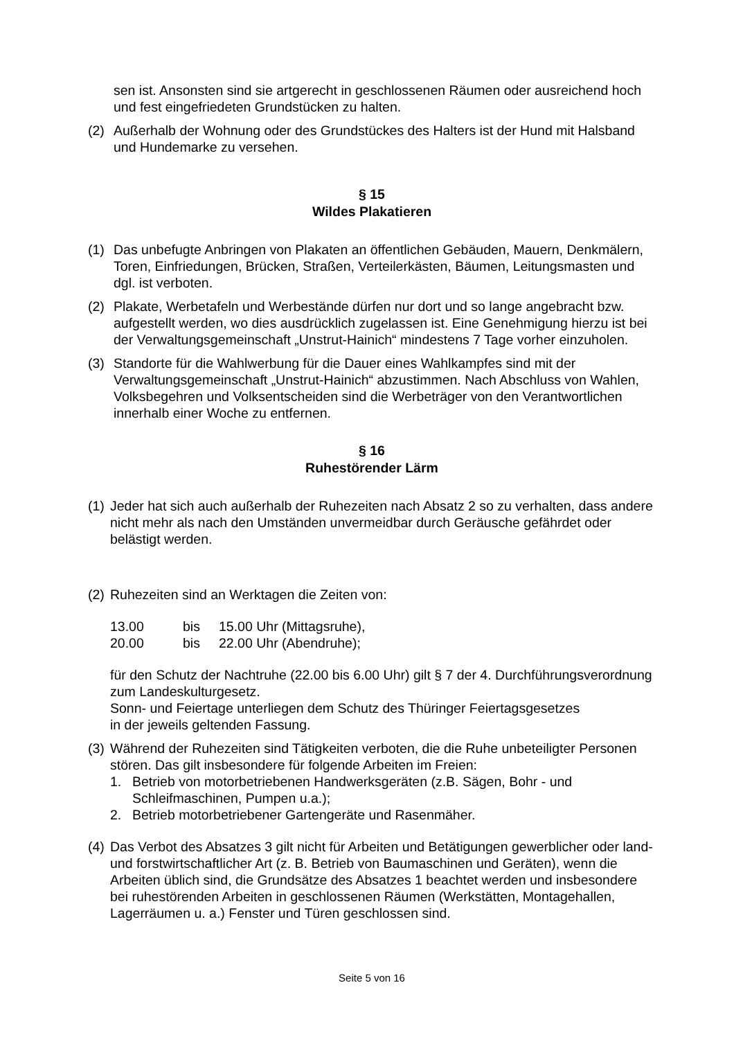sen ist. Ansonsten sind sie artgerecht in geschlossenen Räumen oder ausreichend hoch und fest eingefriedeten Grundstücken zu halten.
(2) Außerhalb der Wohnung oder des Grundstückes des Halters ist der Hund mit Halsband und Hundemarke zu versehen.
§ 15
Wildes Plakatieren
(1) Das unbefugte Anbringen von Plakaten an öffentlichen Gebäuden, Mauern, Denkmälern, Toren, Einfriedungen, Brücken, Straßen, Verteilerkästen, Bäumen, Leitungsmasten und dgl. ist verboten.
(2) Plakate, Werbetafeln und Werbestände dürfen nur dort und so lange angebracht bzw. aufgestellt werden, wo dies ausdrücklich zugelassen ist. Eine Genehmigung hierzu ist bei der Verwaltungsgemeinschaft „Unstrut-Hainich“ mindestens 7 Tage vorher einzuholen.
(3) Standorte für die Wahlwerbung für die Dauer eines Wahlkampfes sind mit der Verwaltungsgemeinschaft „Unstrut-Hainich“ abzustimmen. Nach Abschluss von Wahlen, Volksbegehren und Volksentscheiden sind die Werbeträger von den Verantwortlichen innerhalb einer Woche zu entfernen.
§ 16
Ruhestörender Lärm
(1)
Jeder hat sich auch außerhalb der Ruhezeiten nach Absatz 2 so zu verhalten, dass andere nicht mehr als nach den Umständen unvermeidbar durch Geräusche gefährdet oder belästigt werden.
(2)
Ruhezeiten sind an Werktagen die Zeiten von:
| 13.00 | bis | 15.00 Uhr (Mittagsruhe), |
| 20.00 | bis | 22.00 Uhr (Abendruhe); |
für den Schutz der Nachtruhe (22.00 bis 6.00 Uhr) gilt § 7 der 4. Durchführungsverordnung zum Landeskulturgesetz.
Sonn- und Feiertage unterliegen dem Schutz des Thüringer Feiertagsgesetzes
in der jeweils geltenden Fassung.
(3)
Während der Ruhezeiten sind Tätigkeiten verboten, die die Ruhe unbeteiligter Personen stören. Das gilt insbesondere für folgende Arbeiten im Freien:
1. Betrieb von motorbetriebenen Handwerksgeräten (z.B. Sägen, Bohr - und Schleifmaschinen, Pumpen u.a.);
2. Betrieb motorbetriebener Gartengeräte und Rasenmäher.
(4)
Das Verbot des Absatzes 3 gilt nicht für Arbeiten und Betätigungen gewerblicher oder land- und forstwirtschaftlicher Art (z. B. Betrieb von Baumaschinen und Geräten), wenn die Arbeiten üblich sind, die Grundsätze des Absatzes 1 beachtet werden und insbesondere bei ruhestörenden Arbeiten in geschlossenen Räumen (Werkstätten, Montagehallen, Lagerräumen u. a.) Fenster und Türen geschlossen sind.
Seite 5 von 16